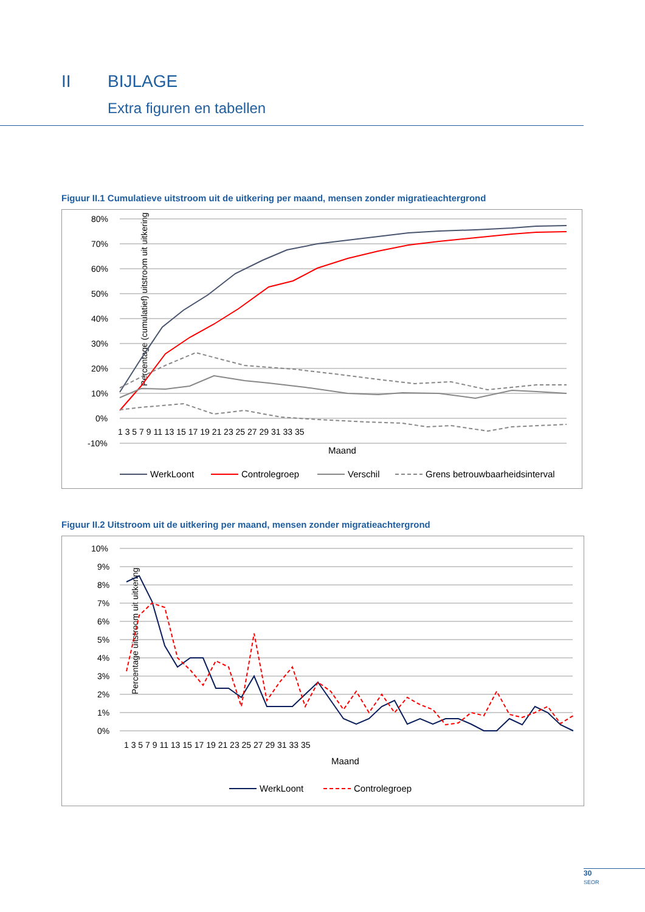II BIJLAGE
Extra figuren en tabellen
Figuur II.1 Cumulatieve uitstroom uit de uitkering per maand, mensen zonder migratieachtergrond
Percentage (cumulatief) uitstroom uit uitkering
80%
70%
60%
50%
40%
30%
20%
10%
0%
-10%
1 3 5 7 9 11 13 15 17 19 21 23 25 27 29 31 33 35
Maand
WerkLoont
Controlegroep
Verschil
Grens betrouwbaarheidsinterval
Figuur II.2 Uitstroom uit de uitkering per maand, mensen zonder migratieachtergrond
Percentage uitstroom uit uitkering
10%
9%
8%
7%
6%
5%
4%
3%
2%
1%
0%
1 3 5 7 9 11 13 15 17 19 21 23 25 27 29 31 33 35
Maand
WerkLoont
Controlegroep
30
SEOR